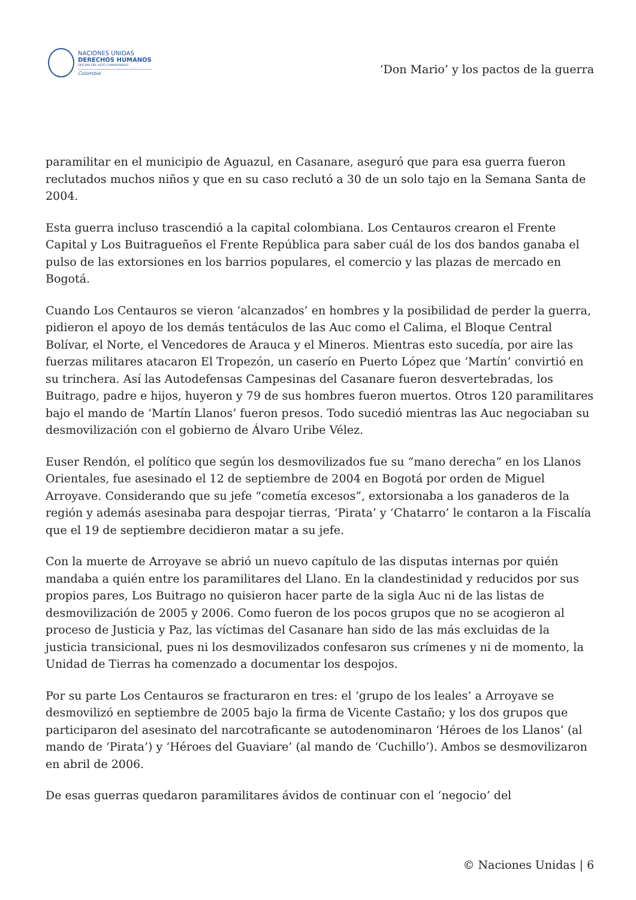NACIONES UNIDAS
DERECHOS HUMANOS
OFICINA DEL ALTO COMISIONADO
Colombia
‘Don Mario’ y los pactos de la guerra
paramilitar en el municipio de Aguazul, en Casanare, aseguró que para esa guerra fueron reclutados muchos niños y que en su caso reclutó a 30 de un solo tajo en la Semana Santa de 2004.
Esta guerra incluso trascendió a la capital colombiana. Los Centauros crearon el Frente Capital y Los Buitragueños el Frente República para saber cuál de los dos bandos ganaba el pulso de las extorsiones en los barrios populares, el comercio y las plazas de mercado en Bogotá.
Cuando Los Centauros se vieron ‘alcanzados’ en hombres y la posibilidad de perder la guerra, pidieron el apoyo de los demás tentáculos de las Auc como el Calima, el Bloque Central Bolívar, el Norte, el Vencedores de Arauca y el Mineros. Mientras esto sucedía, por aire las fuerzas militares atacaron El Tropezón, un caserío en Puerto López que ‘Martín’ convirtió en su trinchera. Así las Autodefensas Campesinas del Casanare fueron desvertebradas, los Buitrago, padre e hijos, huyeron y 79 de sus hombres fueron muertos. Otros 120 paramilitares bajo el mando de ‘Martín Llanos’ fueron presos. Todo sucedió mientras las Auc negociaban su desmovilización con el gobierno de Álvaro Uribe Vélez.
Euser Rendón, el político que según los desmovilizados fue su “mano derecha” en los Llanos Orientales, fue asesinado el 12 de septiembre de 2004 en Bogotá por orden de Miguel Arroyave. Considerando que su jefe “cometía excesos”, extorsionaba a los ganaderos de la región y además asesinaba para despojar tierras, ‘Pirata’ y ‘Chatarro’ le contaron a la Fiscalía que el 19 de septiembre decidieron matar a su jefe.
Con la muerte de Arroyave se abrió un nuevo capítulo de las disputas internas por quién mandaba a quién entre los paramilitares del Llano. En la clandestinidad y reducidos por sus propios pares, Los Buitrago no quisieron hacer parte de la sigla Auc ni de las listas de desmovilización de 2005 y 2006. Como fueron de los pocos grupos que no se acogieron al proceso de Justicia y Paz, las víctimas del Casanare han sido de las más excluidas de la justicia transicional, pues ni los desmovilizados confesaron sus crímenes y ni de momento, la Unidad de Tierras ha comenzado a documentar los despojos.
Por su parte Los Centauros se fracturaron en tres: el ‘grupo de los leales’ a Arroyave se desmovilizó en septiembre de 2005 bajo la firma de Vicente Castaño; y los dos grupos que participaron del asesinato del narcotraficante se autodenominaron ‘Héroes de los Llanos’ (al mando de ‘Pirata’) y ‘Héroes del Guaviare’ (al mando de ‘Cuchillo’). Ambos se desmovilizaron en abril de 2006.
De esas guerras quedaron paramilitares ávidos de continuar con el ‘negocio’ del
© Naciones Unidas | 6